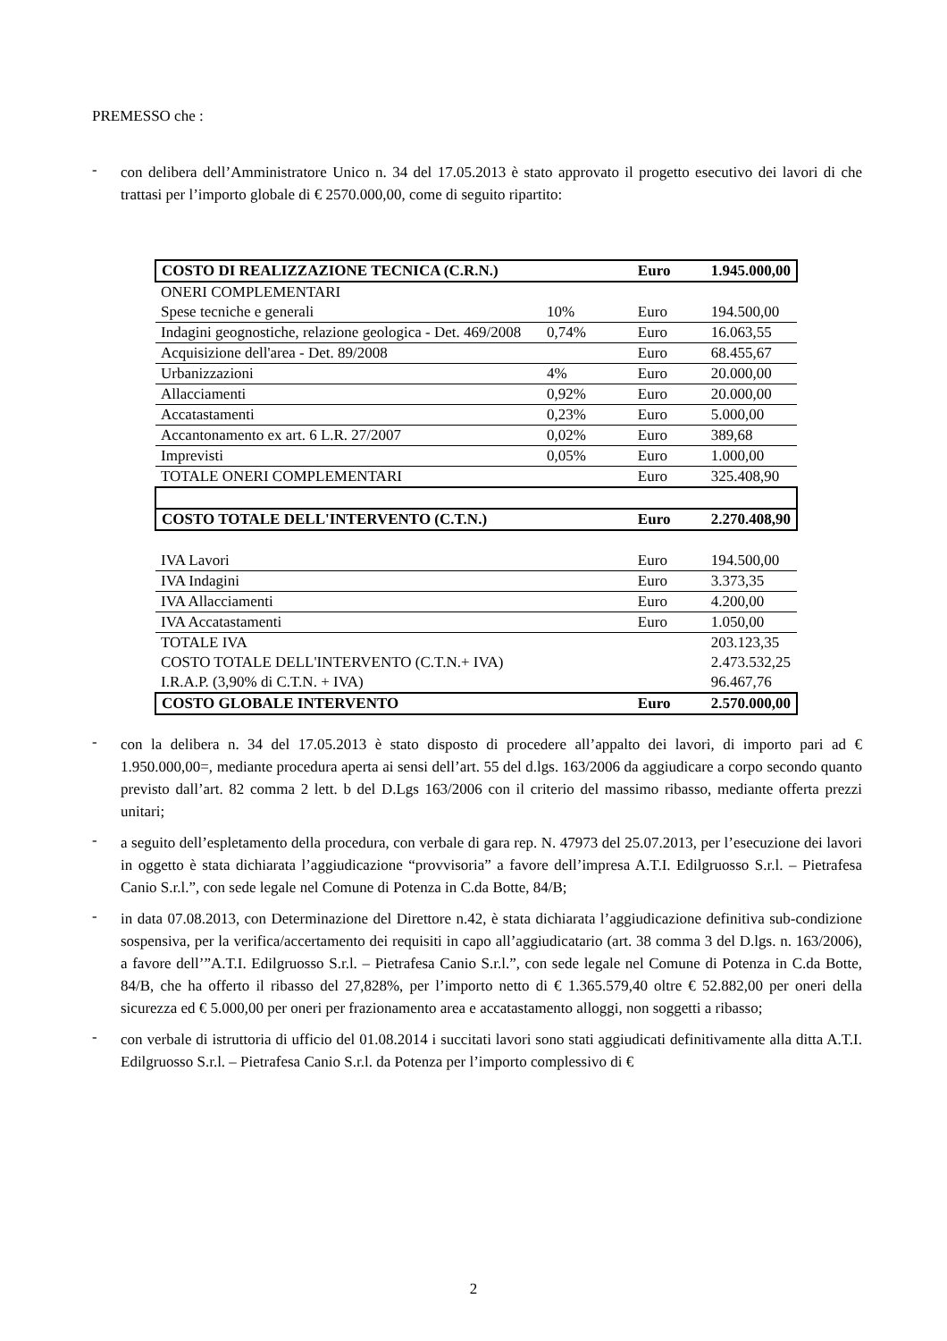PREMESSO che :
-
con delibera dell’Amministratore Unico n. 34 del 17.05.2013 è stato approvato il progetto esecutivo dei lavori di che trattasi per l’importo globale di € 2570.000,00, come di seguito ripartito:
| COSTO DI REALIZZAZIONE TECNICA (C.R.N.) | | Euro | 1.945.000,00 |
| ONERI COMPLEMENTARI | | | |
| Spese tecniche e generali | 10% | Euro | 194.500,00 |
| Indagini geognostiche, relazione geologica - Det. 469/2008 | 0,74% | Euro | 16.063,55 |
| Acquisizione dell'area - Det. 89/2008 | | Euro | 68.455,67 |
| Urbanizzazioni | 4% | Euro | 20.000,00 |
| Allacciamenti | 0,92% | Euro | 20.000,00 |
| Accatastamenti | 0,23% | Euro | 5.000,00 |
| Accantonamento ex art. 6 L.R. 27/2007 | 0,02% | Euro | 389,68 |
| Imprevisti | 0,05% | Euro | 1.000,00 |
| TOTALE ONERI COMPLEMENTARI | | Euro | 325.408,90 |
| COSTO TOTALE DELL'INTERVENTO (C.T.N.) | | Euro | 2.270.408,90 |
| IVA Lavori | | Euro | 194.500,00 |
| IVA Indagini | | Euro | 3.373,35 |
| IVA Allacciamenti | | Euro | 4.200,00 |
| IVA Accatastamenti | | Euro | 1.050,00 |
| TOTALE IVA | | | 203.123,35 |
| COSTO TOTALE DELL'INTERVENTO (C.T.N.+ IVA) | | | 2.473.532,25 |
| I.R.A.P. (3,90% di C.T.N. + IVA) | | | 96.467,76 |
| COSTO GLOBALE INTERVENTO | | Euro | 2.570.000,00 |
-
con la delibera n. 34 del 17.05.2013 è stato disposto di procedere all’appalto dei lavori, di importo pari ad € 1.950.000,00=, mediante procedura aperta ai sensi dell’art. 55 del d.lgs. 163/2006 da aggiudicare a corpo secondo quanto previsto dall’art. 82 comma 2 lett. b del D.Lgs 163/2006 con il criterio del massimo ribasso, mediante offerta prezzi unitari;
-
a seguito dell’espletamento della procedura, con verbale di gara rep. N. 47973 del 25.07.2013, per l’esecuzione dei lavori in oggetto è stata dichiarata l’aggiudicazione “provvisoria” a favore dell’impresa A.T.I. Edilgruosso S.r.l. – Pietrafesa Canio S.r.l.”, con sede legale nel Comune di Potenza in C.da Botte, 84/B;
-
in data 07.08.2013, con Determinazione del Direttore n.42, è stata dichiarata l’aggiudicazione definitiva sub-condizione sospensiva, per la verifica/accertamento dei requisiti in capo all’aggiudicatario (art. 38 comma 3 del D.lgs. n. 163/2006), a favore dell’”A.T.I. Edilgruosso S.r.l. – Pietrafesa Canio S.r.l.”, con sede legale nel Comune di Potenza in C.da Botte, 84/B, che ha offerto il ribasso del 27,828%, per l’importo netto di € 1.365.579,40 oltre € 52.882,00 per oneri della sicurezza ed € 5.000,00 per oneri per frazionamento area e accatastamento alloggi, non soggetti a ribasso;
-
con verbale di istruttoria di ufficio del 01.08.2014 i succitati lavori sono stati aggiudicati definitivamente alla ditta A.T.I. Edilgruosso S.r.l. – Pietrafesa Canio S.r.l. da Potenza per l’importo complessivo di €
2